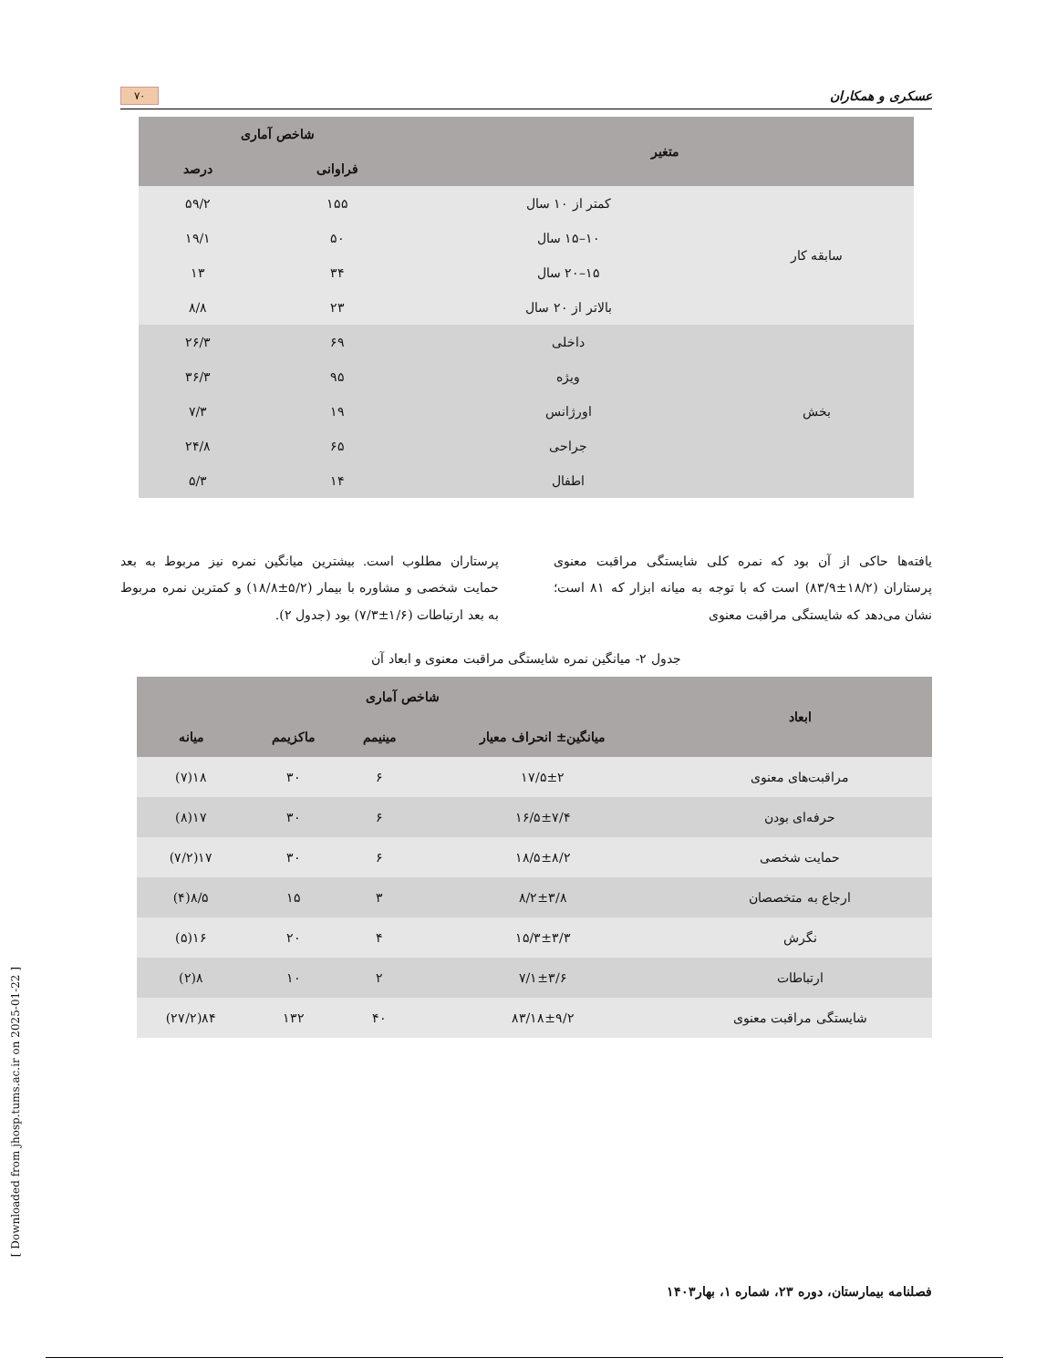عسکری و همکاران ۷۰
| متغیر | | شاخص آماری | |
| --- | --- | --- | --- |
| | | فراوانی | درصد |
| سابقه کار | کمتر از ۱۰ سال | ۱۵۵ | ۵۹/۲ |
| | ۱۰–۱۵ سال | ۵۰ | ۱۹/۱ |
| | ۱۵–۲۰ سال | ۳۴ | ۱۳ |
| | بالاتر از ۲۰ سال | ۲۳ | ۸/۸ |
| بخش | داخلی | ۶۹ | ۲۶/۳ |
| | ویژه | ۹۵ | ۳۶/۳ |
| | اورژانس | ۱۹ | ۷/۳ |
| | جراحی | ۶۵ | ۲۴/۸ |
| | اطفال | ۱۴ | ۵/۳ |
یافته‌ها حاکی از آن بود که نمره کلی شایستگی مراقبت معنوی پرستاران (۱۸/۲±۸۳/۹) است که با توجه به میانه ابزار که ۸۱ است؛ نشان می‌دهد که شایستگی مراقبت معنوی
پرستاران مطلوب است. بیشترین میانگین نمره نیز مربوط به بعد حمایت شخصی و مشاوره با بیمار (۵/۲±۱۸/۸) و کمترین نمره مربوط به بعد ارتباطات (۱/۶±۷/۳) بود (جدول ۲).
جدول ۲- میانگین نمره شایستگی مراقبت معنوی و ابعاد آن
| ابعاد | شاخص آماری | | | |
| --- | --- | --- | --- | --- |
| | میانگین± انحراف معیار | مینیمم | ماکزیمم | میانه |
| مراقبت‌های معنوی | ۱۷/۵±۲ | ۶ | ۳۰ | ۱۸(۷) |
| حرفه‌ای بودن | ۱۶/۵±۷/۴ | ۶ | ۳۰ | ۱۷(۸) |
| حمایت شخصی | ۱۸/۵±۸/۲ | ۶ | ۳۰ | ۱۷(۷/۲) |
| ارجاع به متخصصان | ۸/۲±۳/۸ | ۳ | ۱۵ | ۸/۵(۴) |
| نگرش | ۱۵/۳±۳/۳ | ۴ | ۲۰ | ۱۶(۵) |
| ارتباطات | ۷/۱±۳/۶ | ۲ | ۱۰ | ۸(۲) |
| شایستگی مراقبت معنوی | ۸۳/۱۸±۹/۲ | ۴۰ | ۱۳۲ | ۸۴(۲۷/۲) |
فصلنامه بیمارستان، دوره ۲۳، شماره ۱، بهار۱۴۰۳
[ Downloaded from jhosp.tums.ac.ir on 2025-01-22 ]